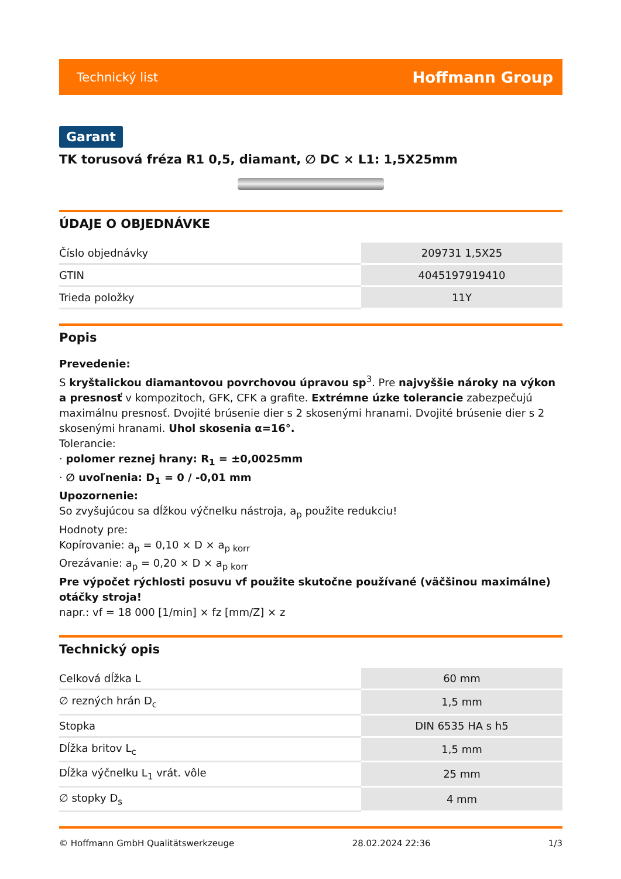Technický list Hoffmann Group
Garant
TK torusová fréza R1 0,5, diamant, ∅ DC × L1: 1,5X25mm
ÚDAJE O OBJEDNÁVKE
| Číslo objednávky | 209731 1,5X25 |
| GTIN | 4045197919410 |
| Trieda položky | 11Y |
Popis
Prevedenie:
S kryštalickou diamantovou povrchovou úpravou sp<sup>3</sup>. Pre najvyššie nároky na výkon a presnosť v kompozitoch, GFK, CFK a grafite. Extrémne úzke tolerancie zabezpečujú maximálnu presnosť. Dvojité brúsenie dier s 2 skosenými hranami. Dvojité brúsenie dier s 2 skosenými hranami. Uhol skosenia α=16°.
Tolerancie:
· polomer reznej hrany: R<sub>1</sub> = ±0,0025mm
· ∅ uvoľnenia: D<sub>1</sub> = 0 / -0,01 mm
Upozornenie:
So zvyšujúcou sa dĺžkou výčnelku nástroja, a<sub>p</sub> použite redukciu!
Hodnoty pre:
Kopírovanie: a<sub>p</sub> = 0,10 × D × a<sub>p korr</sub>
Orezávanie: a<sub>p</sub> = 0,20 × D × a<sub>p korr</sub>
Pre výpočet rýchlosti posuvu vf použite skutočne používané (väčšinou maximálne) otáčky stroja!
napr.: vf = 18 000 [1/min] × fz [mm/Z] × z
Technický opis
| Celková dĺžka L | 60 mm |
| ∅ rezných hrán D<sub>c</sub> | 1,5 mm |
| Stopka | DIN 6535 HA s h5 |
| Dĺžka britov L<sub>c</sub> | 1,5 mm |
| Dĺžka výčnelku L<sub>1</sub> vrát. vôle | 25 mm |
| ∅ stopky D<sub>s</sub> | 4 mm |
© Hoffmann GmbH Qualitätswerkzeuge 28.02.2024 22:36 1/3